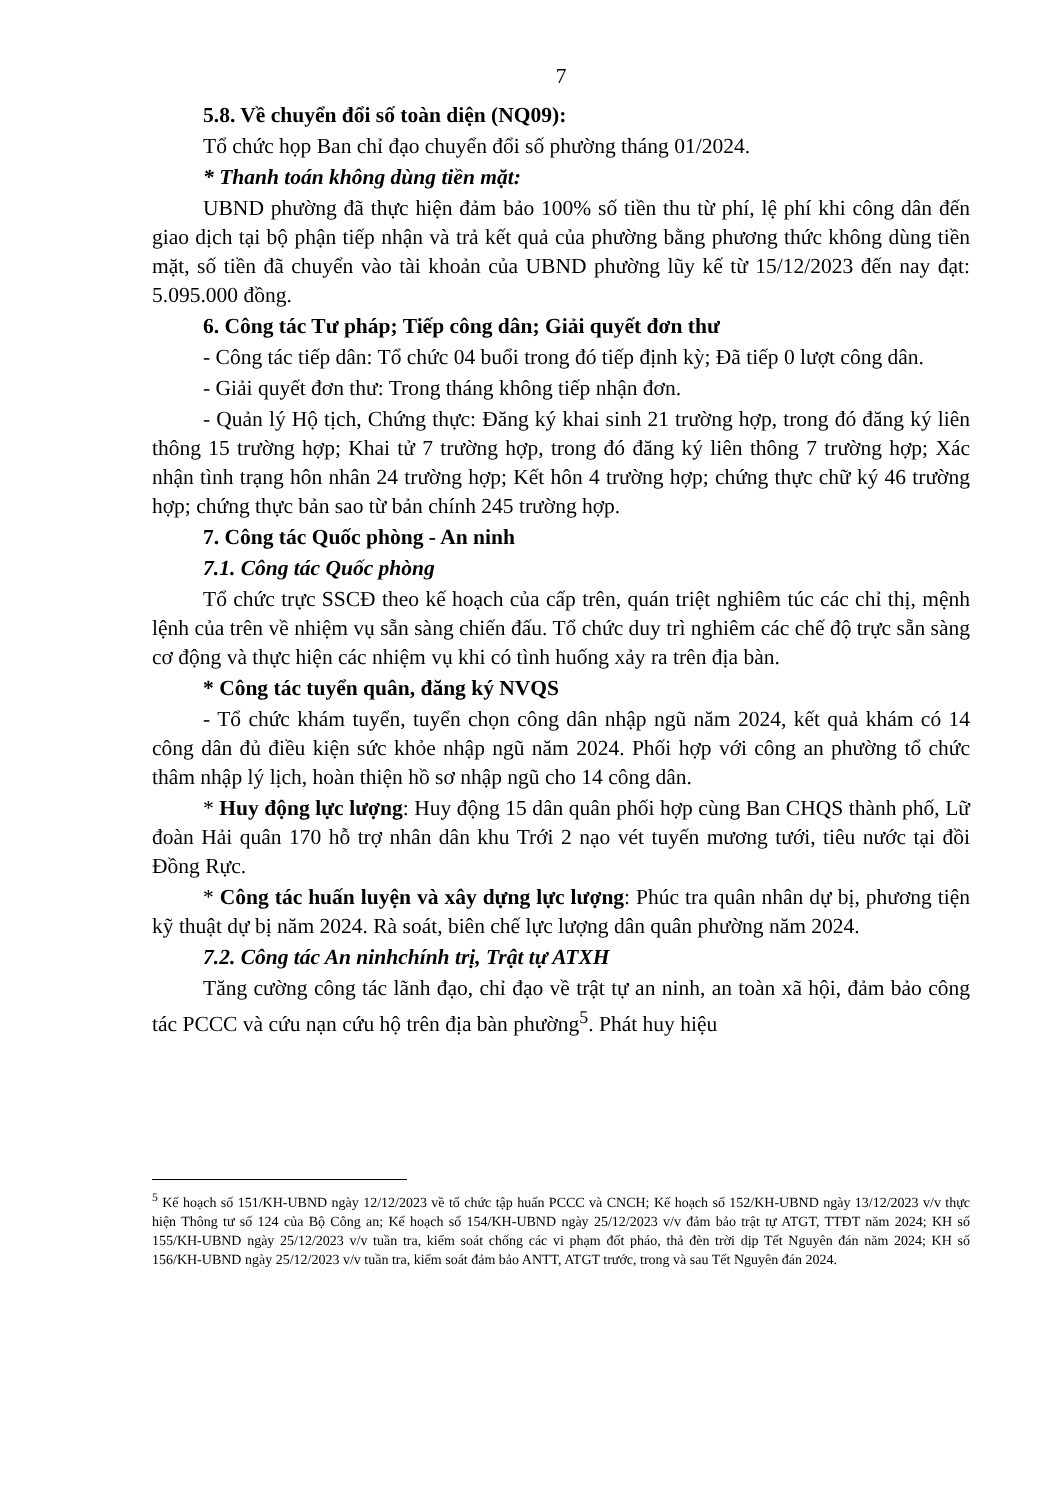7
5.8. Về chuyển đổi số toàn diện (NQ09):
Tổ chức họp Ban chỉ đạo chuyển đổi số phường tháng 01/2024.
* Thanh toán không dùng tiền mặt:
UBND phường đã thực hiện đảm bảo 100% số tiền thu từ phí, lệ phí khi công dân đến giao dịch tại bộ phận tiếp nhận và trả kết quả của phường bằng phương thức không dùng tiền mặt, số tiền đã chuyển vào tài khoản của UBND phường lũy kế từ 15/12/2023 đến nay đạt: 5.095.000 đồng.
6. Công tác Tư pháp; Tiếp công dân; Giải quyết đơn thư
- Công tác tiếp dân: Tổ chức 04 buổi trong đó tiếp định kỳ; Đã tiếp 0 lượt công dân.
- Giải quyết đơn thư: Trong tháng không tiếp nhận đơn.
- Quản lý Hộ tịch, Chứng thực: Đăng ký khai sinh 21 trường hợp, trong đó đăng ký liên thông 15 trường hợp; Khai tử 7 trường hợp, trong đó đăng ký liên thông 7 trường hợp; Xác nhận tình trạng hôn nhân 24 trường hợp; Kết hôn 4 trường hợp; chứng thực chữ ký 46 trường hợp; chứng thực bản sao từ bản chính 245 trường hợp.
7. Công tác Quốc phòng - An ninh
7.1. Công tác Quốc phòng
Tổ chức trực SSCĐ theo kế hoạch của cấp trên, quán triệt nghiêm túc các chỉ thị, mệnh lệnh của trên về nhiệm vụ sẵn sàng chiến đấu. Tổ chức duy trì nghiêm các chế độ trực sẵn sàng cơ động và thực hiện các nhiệm vụ khi có tình huống xảy ra trên địa bàn.
* Công tác tuyển quân, đăng ký NVQS
- Tổ chức khám tuyển, tuyển chọn công dân nhập ngũ năm 2024, kết quả khám có 14 công dân đủ điều kiện sức khỏe nhập ngũ năm 2024. Phối hợp với công an phường tổ chức thâm nhập lý lịch, hoàn thiện hồ sơ nhập ngũ cho 14 công dân.
* Huy động lực lượng: Huy động 15 dân quân phối hợp cùng Ban CHQS thành phố, Lữ đoàn Hải quân 170 hỗ trợ nhân dân khu Trới 2 nạo vét tuyến mương tưới, tiêu nước tại đồi Đồng Rực.
* Công tác huấn luyện và xây dựng lực lượng: Phúc tra quân nhân dự bị, phương tiện kỹ thuật dự bị năm 2024. Rà soát, biên chế lực lượng dân quân phường năm 2024.
7.2. Công tác An ninhchính trị, Trật tự ATXH
Tăng cường công tác lãnh đạo, chỉ đạo về trật tự an ninh, an toàn xã hội, đảm bảo công tác PCCC và cứu nạn cứu hộ trên địa bàn phường<sup>5</sup>. Phát huy hiệu
<sup>5</sup> Kế hoạch số 151/KH-UBND ngày 12/12/2023 về tổ chức tập huấn PCCC và CNCH; Kế hoạch số 152/KH-UBND ngày 13/12/2023 v/v thực hiện Thông tư số 124 của Bộ Công an; Kế hoạch số 154/KH-UBND ngày 25/12/2023 v/v đảm bảo trật tự ATGT, TTĐT năm 2024; KH số 155/KH-UBND ngày 25/12/2023 v/v tuần tra, kiểm soát chống các vi phạm đốt pháo, thả đèn trời dịp Tết Nguyên đán năm 2024; KH số 156/KH-UBND ngày 25/12/2023 v/v tuần tra, kiểm soát đảm bảo ANTT, ATGT trước, trong và sau Tết Nguyên đán 2024.